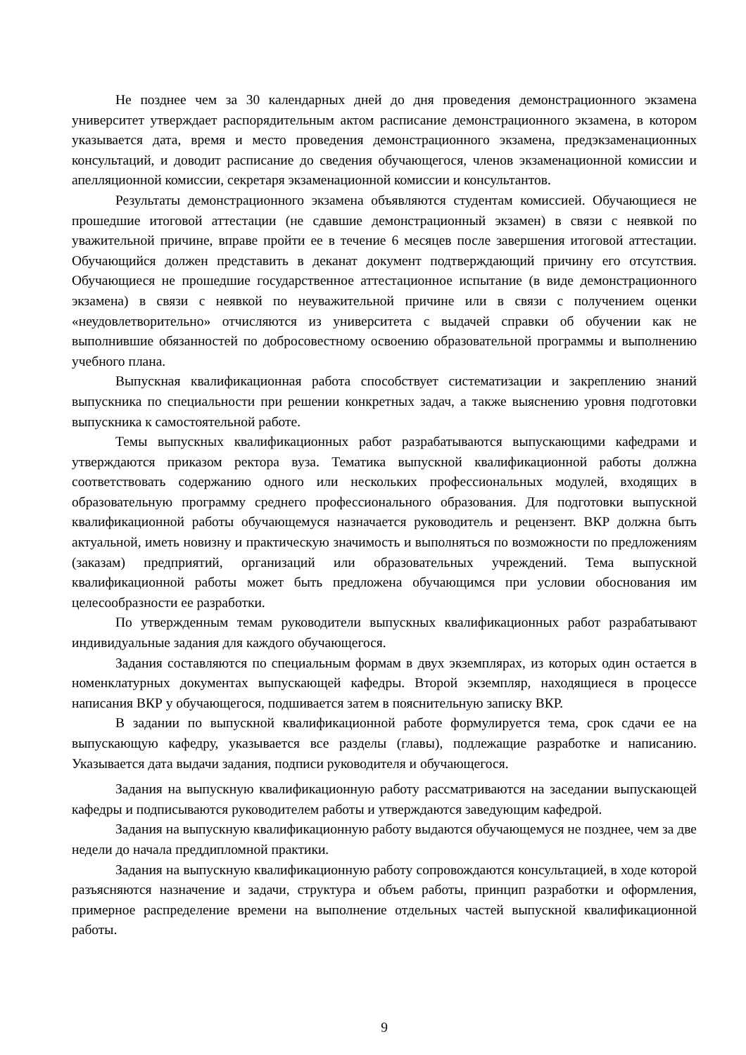Не позднее чем за 30 календарных дней до дня проведения демонстрационного экзамена университет утверждает распорядительным актом расписание демонстрационного экзамена, в котором указывается дата, время и место проведения демонстрационного экзамена, предэкзаменационных консультаций, и доводит расписание до сведения обучающегося, членов экзаменационной комиссии и апелляционной комиссии, секретаря экзаменационной комиссии и консультантов.
Результаты демонстрационного экзамена объявляются студентам комиссией. Обучающиеся не прошедшие итоговой аттестации (не сдавшие демонстрационный экзамен) в связи с неявкой по уважительной причине, вправе пройти ее в течение 6 месяцев после завершения итоговой аттестации. Обучающийся должен представить в деканат документ подтверждающий причину его отсутствия. Обучающиеся не прошедшие государственное аттестационное испытание (в виде демонстрационного экзамена) в связи с неявкой по неуважительной причине или в связи с получением оценки «неудовлетворительно» отчисляются из университета с выдачей справки об обучении как не выполнившие обязанностей по добросовестному освоению образовательной программы и выполнению учебного плана.
Выпускная квалификационная работа способствует систематизации и закреплению знаний выпускника по специальности при решении конкретных задач, а также выяснению уровня подготовки выпускника к самостоятельной работе.
Темы выпускных квалификационных работ разрабатываются выпускающими кафедрами и утверждаются приказом ректора вуза. Тематика выпускной квалификационной работы должна соответствовать содержанию одного или нескольких профессиональных модулей, входящих в образовательную программу среднего профессионального образования. Для подготовки выпускной квалификационной работы обучающемуся назначается руководитель и рецензент. ВКР должна быть актуальной, иметь новизну и практическую значимость и выполняться по возможности по предложениям (заказам) предприятий, организаций или образовательных учреждений. Тема выпускной квалификационной работы может быть предложена обучающимся при условии обоснования им целесообразности ее разработки.
По утвержденным темам руководители выпускных квалификационных работ разрабатывают индивидуальные задания для каждого обучающегося.
Задания составляются по специальным формам в двух экземплярах, из которых один остается в номенклатурных документах выпускающей кафедры. Второй экземпляр, находящиеся в процессе написания ВКР у обучающегося, подшивается затем в пояснительную записку ВКР.
В задании по выпускной квалификационной работе формулируется тема, срок сдачи ее на выпускающую кафедру, указывается все разделы (главы), подлежащие разработке и написанию. Указывается дата выдачи задания, подписи руководителя и обучающегося.
Задания на выпускную квалификационную работу рассматриваются на заседании выпускающей кафедры и подписываются руководителем работы и утверждаются заведующим кафедрой.
Задания на выпускную квалификационную работу выдаются обучающемуся не позднее, чем за две недели до начала преддипломной практики.
Задания на выпускную квалификационную работу сопровождаются консультацией, в ходе которой разъясняются назначение и задачи, структура и объем работы, принцип разработки и оформления, примерное распределение времени на выполнение отдельных частей выпускной квалификационной работы.
9